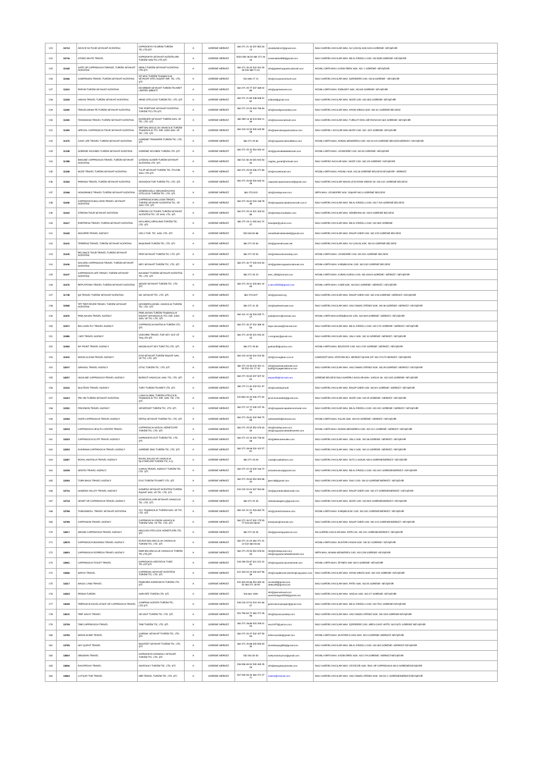| 123 | 10712 | ADVICE 50 TOUR SEYAHAT ACENTASI | KAPADOKYA YILDIRIM TURİZM TİC.LTD.ŞTİ. | A | GÖREME MERKEZ | 384 271 21 46 537 852 00 13 | cevdetyildirm1@gmail.com | İSALİ-GAFERLİ-AVCILAR MAH. ALİ ÇAVUŞ SOK.NO:6 GÖREME- NEVŞEHİR |
| 124 | 10746 | STONE WHITE TRAVEL | KAPADOKYA SEYAHAT ACENTALARI TURİZM SAN.TİC.LTD.ŞTİ. | A | GÖREME MERKEZ | 0532 059 48 50 384 271 26 16 | nursenaktas656@gmail.com | İSALİ-GAFERLİ-AVCILAR MAH. BİLAL EROĞLU CAD. NO:50/B GÖREME- NEVŞEHİR |
| 125 | 11032 | GATE OF CAPPADOCIA TARAVEL TURİZM SEYAHAT ACENTASI | MENLİ TURİZM SEYAHAT ACENTASI LTD.ŞTİ. | A | GÖREME MERKEZ | 384 271 30 20 534 524 29 39 530 389 71 61 | info@gateofcappadociatravel.com | AYDINLI ORTA MAH. KAZIM EREN SOK. NO: 1 GÖREME- NEVŞEHİR |
| 126 | 11066 | COMPANION TRAVEL TURİZM SEYAHAT ACENTASI | ÖZ MCK TURİZM TAŞIMACILIK SEYAHAT OTEL İNŞAAT İHR. TİC. LTD. ŞTİ. | A | GÖREME MERKEZ | 544 666 17 13 | info@companiontravel.com | İSALİ-GAFERLİ-AVCILAR MAH. İÇERİDERE CAD. NO:8 GÖREME - NEVŞEHİR |
| 127 | 11154 | PAPHİA TURİZM SEYAHAT ACENTASI | KEHRİBAR SEYAHAT TURİZM TİCARET LİMİTED ŞİRKETİ | A | GÖREME MERKEZ | 384 271 29 77 537 289 02 89 | info@paphiatravel.com | AYDINLI-ORTA MAH. EMİN BEY SOK. NO:6/5 GÖREME- NEVŞEHİR |
| 128 | 11158 | HADOS TRAVEL TURİZM SEYAHAT ACENTASI | ARNE OTELCİLİK TURİZM TİC. LTD. ŞTİ. | A | GÖREME MERKEZ | 384 271 21 89 538 508 51 84 | arifjodal@gmail.com | İSALİ-GAFERLİ-AVCILAR MAH. MÜZE CAD. NO:46/2 GÖREME- NEVŞEHİR |
| 129 | 11195 | TRAVELGRAM TR TURİZM SEYAHAT ACENTASI | THE FORTUNE SEYAHAT ACENTASI TURİZM TİC.LTD.ŞTİ. | A | GÖREME MERKEZ | 384 271 22 00 533 769 83 79 | info@travelgramturkey.com | İSALİ-GAFERLİ-AVCILAR MAH. AYDIN KIRAGI SOK. NO:4/1 GÖREME BELDESİ |
| 130 | 11200 | TAVANANNA TRAVEL TURİZM SEYAHAT ACENTASI | DOĞRUER SEYAHAT TURİZM SAN. VE TİC. LTD. ŞTİ. | A | GÖREME MERKEZ | 384 999 16 36 543 506 11 39 | info@tavanannatravel.com | İSALİ-GAFERLİ-AVCILAR MAH. TURGUT ÖZAL MEYDANI NO:18/4 GÖREME- NEVŞEHİR |
| 131 | 11350 | SPECİAL CAPPADOCIA TOUR SEYAHAT ACENTASI | MRT BALONCULUK HAVACILIK TURİZM TAŞIMACILIK İTH. İHR. GIDA SAN. VE TİC. LTD. ŞTİ. | A | GÖREME MERKEZ | 384 343 34 50 505 645 99 08 | info@specialcappadociatour.com | İSALİ-GAFERLİ- AVCILAR MAH.MÜZE CAD. NO: 42/2 GÖREME- NEVŞEHİR |
| 132 | 11375 | CAVE LIFE TRAVEL TURİZM SEYAHAT ACENTASI | GÖREME TRANSFER TURİZM TİC. LTD. ŞTİ. | A | GÖREME MERKEZ | 384 271 20 82 | info@cappadociashuttlebus.com | AYDINLI-ORTA MAH. ADNAN MENDERES CAD. NO:24 A/A GÖREME BELDESİ MERKEZ / NEVŞEHİR |
| 133 | 11438 | GÖREME KELEBEK TURİZM SEYAHAT ACENTASI | GÖREME KELEBEK TURİZM LTD. ŞTİ. | A | GÖREME MERKEZ | 384 271 25 32 554 920 19 17 | info@goremekelebektravel.com | AYDINLI-ORTA MAH. UZUNDERE CAD. NO:45 GÖREME- NEVŞEHİR |
| 134 | 11489 | IMAGINE CAPPADOCIA TRAVEL TURİZM SEYAHAT ACENTASI | ÇAĞDAŞ GÜNER TURİZM SEYAHAT ACENTASI LTD. ŞTİ. | A | GÖREME MERKEZ | 384 511 38 40 545 933 50 50 | cagdas_guner@hotmail.com | İSALİ GAFERLİ AVCILAR MAH. MÜZE CAD. NO:1/N GÖREME / NEVŞEHİR |
| 135 | 11539 | MÜZE TRAVEL TURİZM SEYAHAT ACENTASI | TULİP SEYAHAT TURİZM TİC. İTH.İHR. SAN. LTD.ŞTİ. | A | GÖREME MERKEZ | 384 271 25 90 536 271 80 37 | info@muzetravel.com | AYDINLI-ORTA MAH. AYDINLI SOK. NO:18 GÖREME BELDESİ NEVŞEHİR - MERKEZ |
| 136 | 11563 | PARAİSO TRAVEL TURİZM SEYAHAT ACENTASI | AKDOĞAN TUR TURİZM TİC. LTD. ŞTİ. | A | GÖREME MERKEZ | 384 271 20 80 532 645 16 26 | cappadociaparaisotravel@gmail.com | İSALİ-GAFERLİ-AVCILAR MAHALLESİ AYDIN KIRAĞI SK. NO:13/1 GÖREME BELDESİ |
| 137 | 11569 | HONORABLE TRAVEL TURİZM SEYAHAT ACENTASI | DEMİRCİOĞLU ORGANİZASYON OTELCİLİK TURİZM TİC. LTD. ŞTİ. | A | GÖREME MERKEZ | 384 2712415 | info@holidaycave.com | ORTA MAH. UZUNDERE SOK. DIŞKAPI NO:4 GÖREME BELDESİ |
| 138 | 11606 | CAPPADOCİA BALLOON TRAVEL SEYAHAT ACENTASI | CAPPADOCIA BALLOON TRAVEL TURİZM SEYAHAT ACENTESİ TİC. VE SAN. LTD. ŞTİ | A | GÖREME MERKEZ | 384 271 26 62 534 448 78 39 | info@cappadociaballoontravel.com.tr | İSALİ-GAFERLİ-AVCILAR MAH. BİLAL EROĞLU CAD. NO:7 A/A GÖREME BELDESİ |
| 139 | 11610 | STREAM TOUR SEYAHAT ACENTASI | STREAM CO TOURS TURİZM SEYAHAT ACENTESİ TİC. VE SAN. LTD. ŞTİ. | A | GÖREME MERKEZ | 384 271 25 24 531 340 53 86 | info@turkey.travelplan.com | İSALİ-GAFERLİ-AVCILAR MAH. DEMİRHAN SK. NO:9 GÖREME BELDESİ |
| 140 | 11617 | FORTRESS TRAVEL TURİZM SEYAHAT ACENTASI | MYS ARAÇ KİRALAMA TURİZM TİC. LTD. ŞTİ. | A | GÖREME MERKEZ | 384 271 29 11 535 644 74 27 | fsanalper@yahoo.com | İSALİ-GAFERLİ-AVCILAR MAH. BİLAL EROĞLU CAD. NO:39/2 GÖREME |
| 141 | 11633 | WHISPER TRAVEL AGENCY | ÜĞLÜ TUR. TİC. SAN. LTD. ŞTİ. | A | GÖREME MERKEZ | 553 063 60 88 | remdefnelimitedsirketi@gmail.com | İSALİ-GAFERLİ-AVCILAR MAH. RAGIP ÜNER CAD. NO:1/23 GÖREME BELDESİ |
| 142 | 11641 | TERRENO TRAVEL TURİZM SEYAHAT ACENTASI | BAŞHİSAR TURİZM TİC. LTD. ŞTİ. | A | GÖREME MERKEZ | 384 271 20 60 | info@goremehouse.net | İSALİ-GAFERLİ-AVCILAR MAH. ALİ ÇAVUŞ SOK. NO:10 GÖREME BELDESİ |
| 143 | 11645 | RELİANCE TOUR TRAVEL TURİZM SEYAHAT ACENTASI | PERİ SEYAHAT TURİZM TİC. LTD. ŞTİ. | A | GÖREME MERKEZ | 384 271 35 50 | info@reliancetourturkey.com | AYDINLI-ORTA MAH. UZUNDERE CAD. NO:15/1 GÖREME BELDESİ |
| 144 | 11646 | GOLDEN CAPPADOCIA TRAVEL TURİZM SEYAHAT ACENTASI | MEY SEYAHAT TURİZM TİC. LTD. ŞTİ. | A | GÖREME MERKEZ | 384 271 30 77 545 910 50 50 | info@goldencappadociatravel.com | AYDINLI-ORTA MAH. KARŞIBUCAK CAD. NO:24/2 GÖREME BELDESİ |
| 145 | 11647 | CAPPADOCİA LIFE TRAVEL TURİZM SEYAHAT ACENTASI | NALBANT TURİZM SEYAHAT ACENTESİ TİC. LTD. ŞTİ | A | GÖREME MERKEZ | 384 271 26 23 | eren_050@hotmail.com | AYDINLI-ORTA MAH. KURAN KURSU CAD. NO:10/A/A GÖREME / MERKEZ / NEVŞEHİR |
| 146 | 11676 | REPUTATION TRAVEL TURİZM SEYAHAT ACENTASI | ŞENÖZ SEYAHAT TURİZM TİC. LTD. ŞTİ. | A | GÖREME MERKEZ | 384 271 20 51 545 801 42 60 | a.senoz5050@gmail.com | AYDINLI ORTA MAH. CAMİİ SOK. NO:20/1 GÖREME / MERKEZ / NEVŞEHİR |
| 147 | 11748 | QX TRAVEL TURİZM SEYAHAT ACENTASI | MC SEYAHAT TİC. LTD. ŞTİ. | A | GÖREME MERKEZ | 384 2712447 | info@qxtravel.org | İSALİ-GAFERLİ-AVCILAR MAH. RAGIP ÜNER CAD. NO:1/16 GÖREME / MERKEZ / NEVŞEHİR |
| 148 | 11869 | TFT TRİP FEVER TRAVEL TURİZM SEYAHAT ACENTASI | HEZARFEN GENEL HAVACILIK TURİZM TİC. LTD. ŞTİ. | A | GÖREME MERKEZ | 384 271 31 35 | info@tripfevertravel.com | İSALİ-GAFERLİ-AVCILAR MAH. HACI İSMAİL EFENDİ SOK. NO:36 GÖREME / MERKEZ / NEVŞEHİR |
| 149 | 11870 | PARLAKHAN TRAVEL AGENCY | PARLAKHAN TURİZM TAŞIMACILIK İNŞAAT HAYVANCILIK İTH. İHR. GIDA SAN. VE TİC. LTD. ŞTİ. | A | GÖREME MERKEZ | 384 341 41 06 533 035 71 47 | parlakturizm@hotmail.com | AYDINLI ORTA MAH.KARŞIBUCAK CAD. NO:30/A GÖREME / MERKEZ / NEVŞEHİR |
| 150 | 11871 | BALLOON FLY TRAVEL AGENCY | CAPPADOCIA ANATOLIA TURİZM LTD. ŞTİ. | A | GÖREME MERKEZ | 384 271 30 37 542 369 34 50 | kapa-dociaaa@hotmail.com | İSALİ-GAFERLİ-AVCILAR MAH. BİLAL EROĞLU CAD. NO:17/2 GÖREME / MERKEZ / NEVŞEHİR |
| 151 | 11895 | I SEE TRAVEL AGENCY | UNİCORN TRAVEL TUR SEY. ACE VE TAŞ.LTD.ŞTİ | A | GÖREME MERKEZ | 384 271 40 59 531 933 32 45 | c.songulsy@gmail.com | İSALİ-GAFERLİ-AVCILAR MAH. ÜNLÜ SOK. NO:10 GÖREME / MERKEZ / NEVŞEHİR |
| 152 | 11923 | MY POINT TRAVEL AGENCY | MOONLIGHT SEY.TURZ.TİC.LTD. ŞTİ. | A | GÖREME MERKEZ | 384 271 39 83 | gokhan50@yahoo.com | AYDINLI-ORTA MAH. BELEDİYE CAD. NO:1 E/E GÖREME / MERKEZ / NEVŞEHİR |
| 153 | 11944 | MOON GLEAM TRAVEL AGENCY | EYM SEYAHAT TURİZM İNŞAAT SAN. VE TİC. LTD. ŞTİ. | A | GÖREME MERKEZ | 384 215 40 90 542 515 56 24 | info@moongleam.com.tr | CAMİCEDİT MAH. ATATÜRK BLV. MERKEZ İŞHANI SİT. NO:17/1/72 MERKEZ / NEVŞEHİR |
| 154 | 12047 | GIRASOL TRAVEL AGENCY | OTSC TURİZM TİC. LTD. ŞTİ. | A | GÖREME MERKEZ | 384 271 20 56 532 354 11 50 532 431 17 40 | info@imperialcavehotel.com byilk@voyagerballoons.com | İSALİ-GAFERLİ-AVCILAR MAH. HACI İSMAİL EFENDİ SOK. NO:29 GÖREME / MERKEZ / NEVŞEHİR |
| 155 | 12057 | HIGHLINE CAPPADOCIA TRAVEL AGENCY | BÜRKÜT HAVACILIK SAN. TİC. LTD. ŞTİ. | A | GÖREME MERKEZ | 384 271 35 65 537 507 32 64 | erpass50@hotmail.com | GÖREME BELDESİ İSALİ-GAFERLİ-AVCILAR MAH. SAĞLIK SK. NO:12/D GÖREME- NEVŞEHİR |
| 156 | 12113 | MULTİDAY TRAVEL AGENCY | TURY TURİZM TİCARET LTD. ŞTİ. | A | GÖREME MERKEZ | 384 271 21 81 532 511 97 78 | info@multidaytravel | İSALİ-GAFERLİ-AVCILAR MAH. RAGIP ÜNER CAD. NO:9/1 GÖREME / MERKEZ / NEVŞEHİR |
| 157 | 12164 | PİN VİN TURİZM SEYAHAT ACENTASI | LUNA GLOBAL TURİZM OTELCİLİK TAŞIMACILIK İTH. İHR. SAN. TİC. LTD. ŞTİ. | A | GÖREME MERKEZ | 532 893 40 40 536 271 94 20 | pinvinmuhasebe@gmail.com | İSALİ-GAFERLİ-AVCILAR MAH. MÜZE CAD. NO:25 GÖREME / MERKEZ / NEVŞEHİR |
| 158 | 12181 | POKEMON TRAVEL AGENCY | VIEWPOINT TURİZM TİC. LTD. ŞTİ. | A | GÖREME MERKEZ | 384 271 22 72 539 237 35 01 | info@cappadociapokemontravel.com | İSALİ-GAFERLİ-AVCILAR MAH. BİLAL EROĞLU CAD. NO:43/1 GÖREME / MERKEZ / NEVŞEHİR |
| 159 | 12182 | OVER CAPPADOCIA TRAVEL AGENCY | ERTAŞ SEYAHAT TURİZM TİC. LTD. ŞTİ. | A | GÖREME MERKEZ | 384 271 26 81 532 590 75 68 | salihertas50@hotmail.com | AYDINLI-ORTA MAH. ASLAN SOK. NO:2/2 GÖREME / MERKEZ / NEVŞEHİR |
| 160 | 12219 | CAPPADOCIA HEALTH CENTER TRAVEL | CAPPADOCIA SAĞLIK HİZMETLERİ TURİZM TİC. LTD. ŞTİ. | A | GÖREME MERKEZ | 384 271 25 55 552 676 00 50 | info@holidaycave.com; info@cappadociahealthcenter.com | AYDINLI ORTA MAH. ADNAN MENDERES CAD. NO:13-1 GÖREME / MERKEZ / NEVŞEHİR |
| 161 | 12323 | CAPPADOCIA ELITE TRAVEL AGENCY | KAPADOKYA ELİT TURİZM TİC. LTD. ŞTİ. | A | GÖREME MERKEZ | 384 271 22 16 545 730 00 58 | info@elitecavesuites.com | İSALİ-GAFERLİ-AVCILAR MAH. ÜNLÜ SOK. NO:38 GÖREME / MERKEZ / NEVŞEHİR |
| 162 | 12353 | KHORAMA CAPPADOCIA TRAVEL AGENCY | GÖREME DMC TURİZM TİC. LTD. ŞTİ. | A | GÖREME MERKEZ | 384 271 28 08 532 422 57 81 | | İSALİ-GAFERLİ-AVCILAR MAH. ÜNLÜ SOK. NO:12 GÖREME / MERKEZ / NEVŞEHİR |
| 163 | 12387 | ROYAL ANATOLIA TRAVEL AGENCY | ROYAL BALON VE HAVACILIK İŞLETMELERİ TURİZM TİC. A.Ş. | A | GÖREME MERKEZ | 384 271 33 00 | royal@royalballoon.com | İSALİ-GAFERLİ-AVCILAR MAH. DUTLU SOKAK NO:9 GÖREME/MERKEZ / NEVŞEHİR |
| 164 | 12409 | SENTIO TRAVEL AGENCY | CARUS TRAVEL AGENCY TURİZM TİC. LTD. ŞTİ. | A | GÖREME MERKEZ | 384 271 22 10 532 246 72 05 | aozankorukcu@gmail.com | İSALİ-GAFERLİ-AVCILAR MAH. BİLAL EROĞLU CAD. NO:19/1 GÖREME/MERKEZ / NEVŞEHİR |
| 165 | 12493 | TURN BACK TRAVEL AGENCY | EVCİ TURİZM TİCARET LTD. ŞTİ. | A | GÖREME MERKEZ | 384 271 29 60 554 993 98 30 | gevci48@gmail.com | İSALİ-GAFERLİ-AVCILAR MAH. İSALİ CAD. NO:42 GÖREME/MERKEZ / NEVŞEHİR |
| 166 | 12716 | GOMEDA VALLEY TRAVEL AGENCY | GOMEDA SEYAHAT ACENTESİ TURİZM İNŞAAT SAN. VE TİC. LTD. ŞTİ. | A | GÖREME MERKEZ | 532 232 20 04 507 594 96 93 | info@gomedavalleytravel.com | İSALİ-GAFERLİ-AVCILAR MAH. RAGIP ÜNER CAD. NO:1/7 GÖREME/MERKEZ / NEVŞEHİR |
| 167 | 12718 | HEART OF CAPPADOCIA TRAVEL AGENCY | KÖSEOĞULLARI SEYAHAT HAVACILIK TİC. LTD. ŞTİ. | A | GÖREME MERKEZ | 384 271 25 35 | vehbikoseagency@gmail.com | İSALİ-GAFERLİ-AVCILAR MAH. MÜZE CAD. NO:50/2 GÖREME/MERKEZ / NEVŞEHİR |
| 168 | 12798 | THINKINWELL TRAVEL SEYAHAT ACENTASI | YCL TAŞIMACILIK TURİZM SAN. VE TİC. LTD. ŞTİ. | A | GÖREME MERKEZ | 384 341 51 01 533 694 76 19 | info@ycltutizmtasima.com | AYDINLI-ORTA MAH. KARŞIBUCAK CAD. NO:34/1 GÖREME/MERKEZ / NEVŞEHİR |
| 169 | 12799 | CAPPASION TRAVEL AGENCY | CAPPADOCIA VİSİON HAVACILIK TURİZM SAN. VE TİC. LTD. ŞTİ. | A | GÖREME MERKEZ | 384 271 30 07 532 175 50 77 533 025 58 00 | erdalyaris@hotmail.com | İSALİ-GAFERLİ-AVCILAR MAH. RAGIP ÜNER CAD. NO:1/14 GÖREME/MERKEZ / NEVŞEHİR |
| 170 | 12817 | GRAND CAPPADOCIA TRAVEL AGENCY | MACCAN OTELCİLİK HİZMETLERİ LTD. ŞTİ. | A | GÖREME MERKEZ | 384 271 26 26 | info@grandcappadocia.com | İSA-GAFERLİ-AVCILAR MAH. FATİH SK. NO:13/1 GÖREME/MERKEZ / NEVŞEHİR |
| 171 | 12878 | CAPPADOCIA BOOKING TRAVEL AGENCY | DÜNYA BALONCULUK HAVACILIK TURİZM TİC. LTD. ŞTİ. | A | GÖREME MERKEZ | 384 271 31 03 384 271 31 12 532 383 03 08 | | AYDINLI-ORTA MAH. MUHTAR HASAN SOK. NO:3/1 GÖREME / NEVŞEHİR |
| 172 | 12854 | CAPPADOCIA EXPRESS TRAVEL AGENCY | DMR BALONCULUK HAVACILIK TURİZM TİC.LTD.ŞTİ. | A | GÖREME MERKEZ | 384 271 25 55 552 676 00 50 | info@holidaycave.com; info@cappadociahealthcenter.com | ORTA MAH. ADNAN MENDERES CAD. NO:12/B GÖREME- NEVŞEHİR |
| 173 | 12961 | CAPPADOCIA TICKET TRAVEL | KAPADOKYA HEDİYELİK TURZ. TİC.LDT.ŞTİ. | A | GÖREME MERKEZ | 545 299 55 87 541 512 22 81 | info@cappadociacaveshotel.com | AYDINLI ORTA MAH. ZEYBEK SOK NO:3 GÖREME- NEVŞEHİR |
| 174 | 13296 | MAPLE TRAVEL | CAPPADOS SEYAHAT ACENTESİ TURİZM TİC. LTD. ŞTİ. | A | GÖREME MERKEZ | 541 263 54 43 530 647 96 39 | info@mapletravel.net/info@cappados.com | İSALİ-GAFERLİ-AVCILAR MAH. AYDIN KIRAĞI SOK. NO:13/4 GÖREME- NEVŞEHİR |
| 175 | 13317 | MAGİC LAND TRAVEL | PANDORA KAPADOKYA TURİZM LTD. ŞTİ. | A | GÖREME MERKEZ | 531 833 65 86 554 693 18 52 384 271 30 95 | nicolect8@gmail.com okteyc90@gmail.com | İSALİ-GAFERLİ-AVCILAR MAH. FATİH SOK. NO:25 GÖREME- NEVŞEHİR |
| 176 | 13353 | PENNA TURİZM | SARI EFE TURİZM LTD. ŞTİ. | A | GÖREME MERKEZ | 546 661 1920 | info@pennatravel.com samilozdogan5050@gmail.com | İSALİ-GAFERLİ-AVCILAR MAH. SAĞLIK SOK. NO:1/7 GÖREME- NEVŞEHİR |
| 177 | 13528 | TRİPDOCİA EXCELLENCE OF CAPPADOCIA TRAVEL | CAMPING ACENTA TURİZM TİC. LTD.ŞTİ. | A | GÖREME MERKEZ | 536 216 22 54 543 341 66 57 | gorenvecampingatv@gmail.com | İSALİ-GAFERLİ-AVCILAR MAH. BİLAL EROĞLU CAD. NO:75/C GÖREME-NEVŞEHİR |
| 178 | 13641 | TRIP SAVVY TRAVEL | VELİAHT TURİZM TİC. LTD. ŞTİ. | A | GÖREME MERKEZ | 554 796 83 72 384 271 26 96 | info@tripsavvyturkey.com | İSALİ-GAFERLİ-AVCILAR MAH. HACI İSMAİL EFENDİ SOK. NO:15/A GÖREME-NEVŞEHİR |
| 179 | 13759 | TABİ CAPPADOCIA TRAVEL | TABİ TURİZM TİC. LTD. ŞTİ. | A | GÖREME MERKEZ | 384 271 28 89 533 256 01 53 | reco1973@yahoo.com | İSALİ-GAFERLİ-AVCILAR MAH. İÇERİDERE CAD. AREN CAVE HOTEL NO:23/Z1 GÖREME /NEVŞEHİR |
| 180 | 13782 | MOON SHINE TRAVEL | ÇARDAK SEYAHAT TURİZM TİC. LTD. ŞTİ. | A | GÖREME MERKEZ | 384 271 20 27 532 327 59 09 | erdemcardak@gmail.com | AYDINLI-ORTA MAH. MUSTAFA İLHAN SOK. NO:3 GÖREME /MERKEZ/ NEVŞEHİR |
| 181 | 13795 | SKY QUEST TRAVEL | BAŞYİĞİT SEYAHAT TURİZM TİC. LTD. ŞTİ. | A | GÖREME MERKEZ | 384 271 20 88 545 950 50 30 | ahmetbasyigit50@gmail.com | İSALİ-GAFERLİ-AVCILAR MAH. BİLAL EROĞLU CAD. NO:49/I GÖREME / MERKEZ/ NEVŞEHİR |
| 182 | 13804 | OBSIDIAN TRAVEL | KAPADOKYA KAYMAKLI SEYAHAT TURİZM TİC. LTD. ŞTİ. | A | GÖREME MERKEZ | 532 261 82 50 | suleymandoymus@gmail.com | AYDINLI-ORTA MAH. KAZIM EREN SOK. NO:17/A GÖREME / MERKEZ-NEVŞEHİR |
| 183 | 13836 | EASYPEASY TRAVEL | ANATHOLY TURİZM TİC. LTD. ŞTİ. | A | GÖREME MERKEZ | 536 956 69 94 530 465 35 26 | info@easypeasytravels.com | İSALİ-GAFERLİ-AVCILAR MAH. CEVİZLER SOK. ROC OF CAPPADOCIA NO:3 GÖREME/NEVŞEHİR |
| 184 | 13962 | LUTSHIY TUR TRAVEL | MİR TRAVEL TURİZM TİC. LTD. ŞTİ. | A | GÖREME MERKEZ | 507 930 56 26 384 271 27 11 | orderw@hotmail.com | İSALİ-GAFERLİ-AVCILAR MAH. HACI İSMAİL EFENDİ SOK. NO:5/1-1 GÖREME/MERKEZ/NEVŞEHİR |